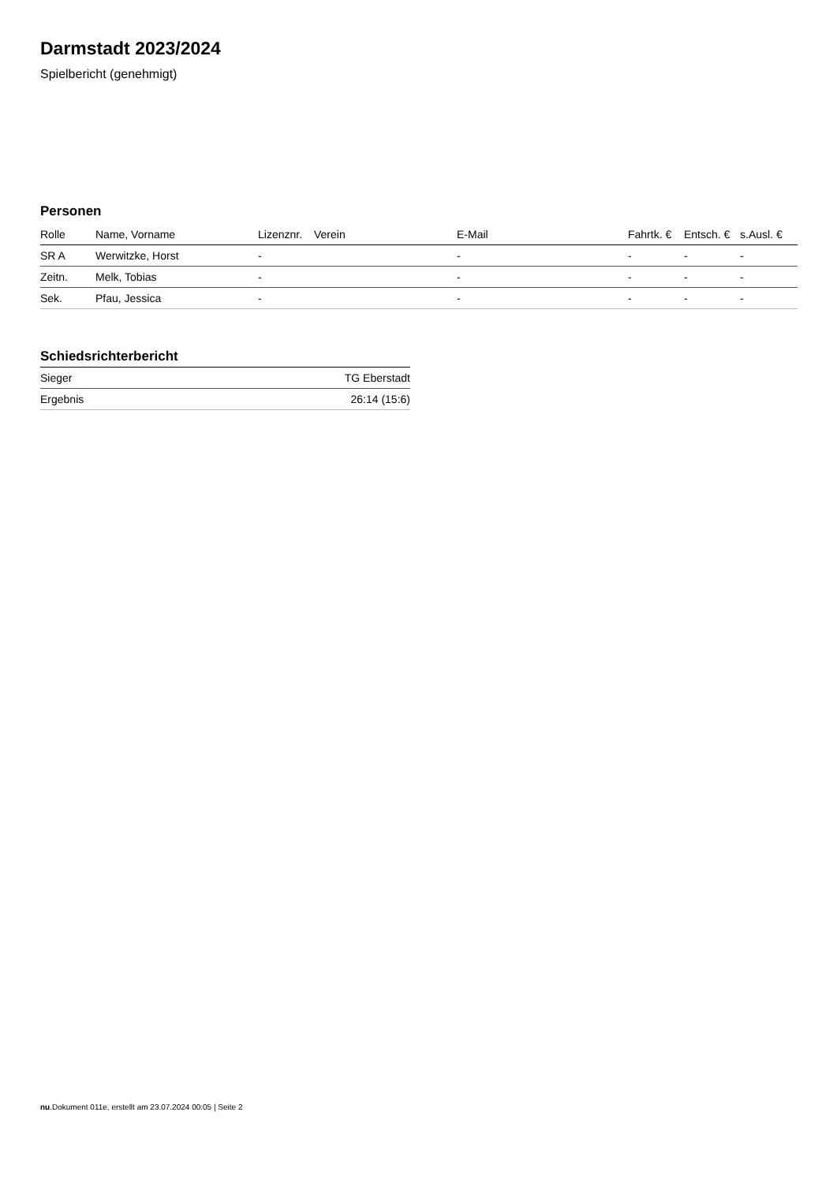Darmstadt 2023/2024
Spielbericht (genehmigt)
Personen
| Rolle | Name, Vorname | Lizenznr. | Verein | E-Mail | Fahrtk. € | Entsch. € | s.Ausl. € |
| --- | --- | --- | --- | --- | --- | --- | --- |
| SR A | Werwitzke, Horst | - | | - | - | - | - |
| Zeitn. | Melk, Tobias | - | | - | - | - | - |
| Sek. | Pfau, Jessica | - | | - | - | - | - |
Schiedsrichterbericht
| Sieger | TG Eberstadt |
| Ergebnis | 26:14 (15:6) |
nu.Dokument 011e, erstellt am 23.07.2024 00:05 | Seite 2